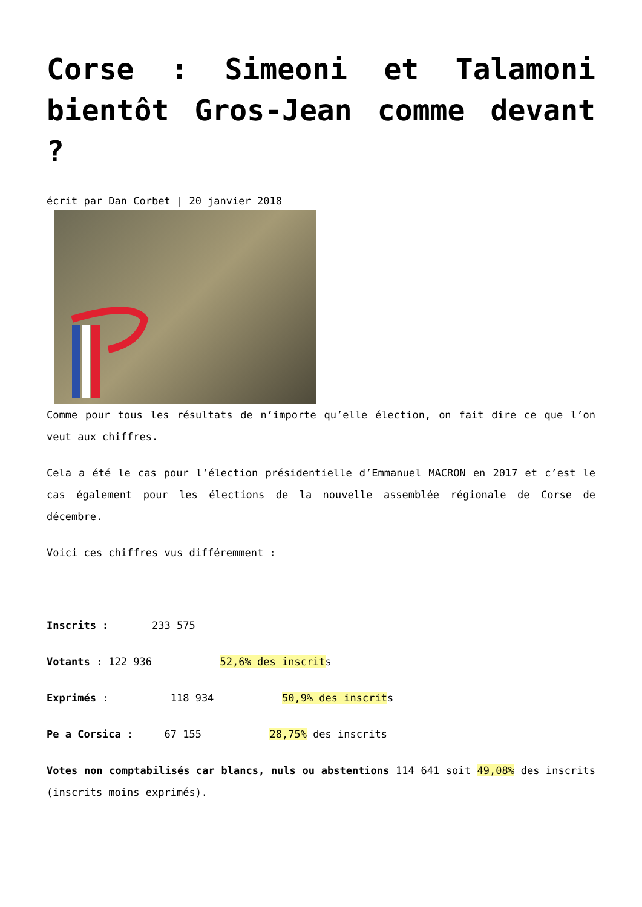Corse : Simeoni et Talamoni bientôt Gros-Jean comme devant ?
écrit par Dan Corbet | 20 janvier 2018
Comme pour tous les résultats de n’importe qu’elle élection, on fait dire ce que l’on veut aux chiffres.
Cela a été le cas pour l’élection présidentielle d’Emmanuel MACRON en 2017 et c’est le cas également pour les élections de la nouvelle assemblée régionale de Corse de décembre.
Voici ces chiffres vus différemment :
Inscrits : 233 575
Votants : 122 936 52,6% des inscrits
Exprimés : 118 934 50,9% des inscrits
Pe a Corsica : 67 155 28,75% des inscrits
Votes non comptabilisés car blancs, nuls ou abstentions 114 641 soit 49,08% des inscrits (inscrits moins exprimés).